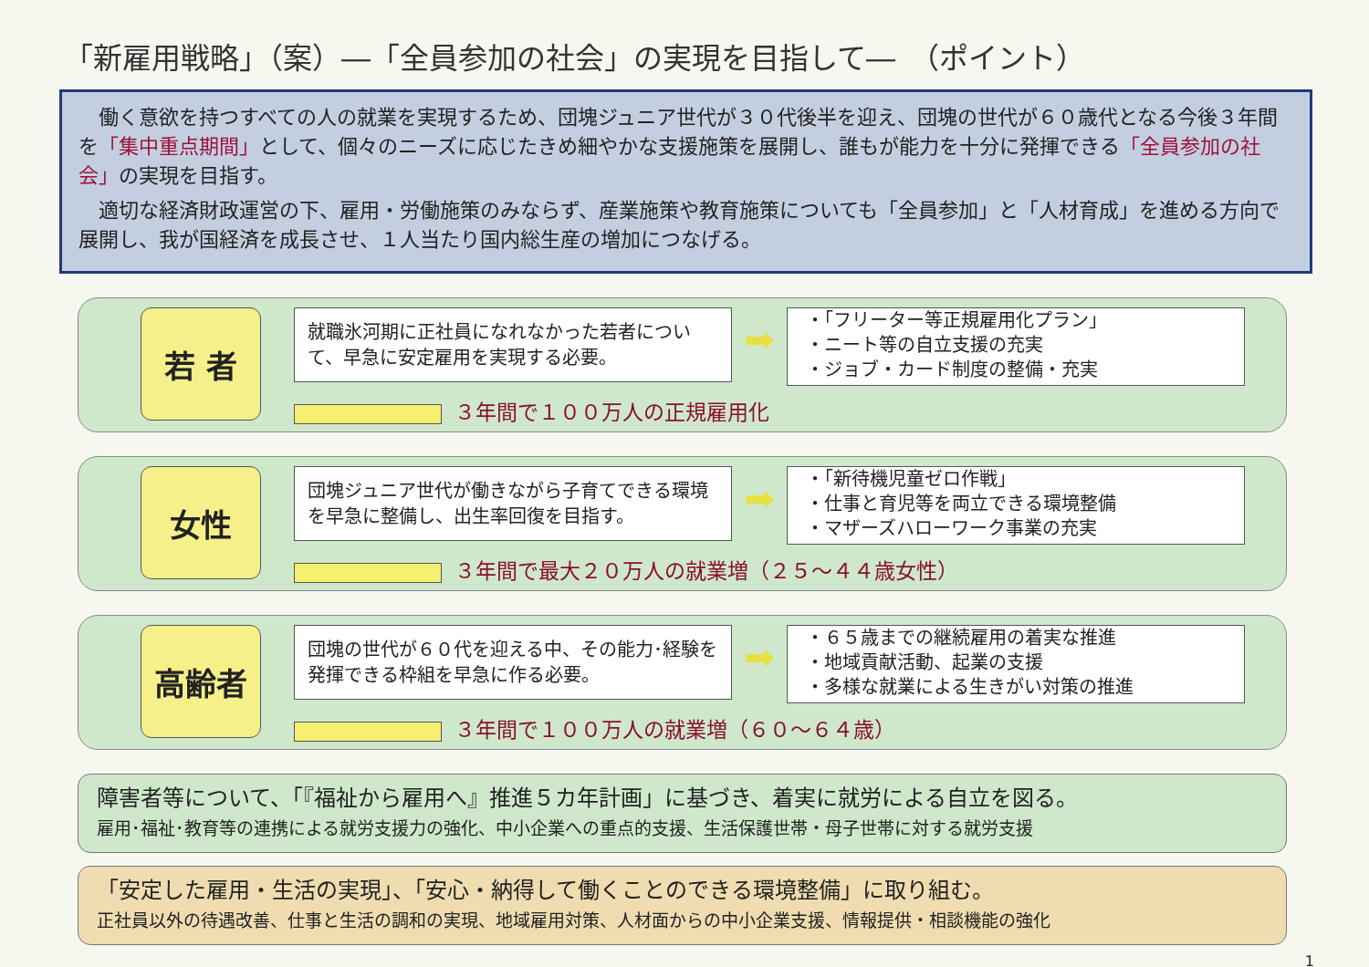「新雇用戦略」（案）―「全員参加の社会」の実現を目指して―　（ポイント）
　働く意欲を持つすべての人の就業を実現するため、団塊ジュニア世代が３０代後半を迎え、団塊の世代が６０歳代となる今後３年間を「集中重点期間」として、個々のニーズに応じたきめ細やかな支援施策を展開し、誰もが能力を十分に発揮できる「全員参加の社会」の実現を目指す。
　適切な経済財政運営の下、雇用・労働施策のみならず、産業施策や教育施策についても「全員参加」と「人材育成」を進める方向で展開し、我が国経済を成長させ、１人当たり国内総生産の増加につなげる。
若 者
就職氷河期に正社員になれなかった若者について、早急に安定雇用を実現する必要。
３年間で１００万人の正規雇用化
➡
・「フリーター等正規雇用化プラン」
・ニート等の自立支援の充実
・ジョブ・カード制度の整備・充実
女性
団塊ジュニア世代が働きながら子育てできる環境を早急に整備し、出生率回復を目指す。
３年間で最大２０万人の就業増（２５～４４歳女性）
➡
・「新待機児童ゼロ作戦」
・仕事と育児等を両立できる環境整備
・マザーズハローワーク事業の充実
高齢者
団塊の世代が６０代を迎える中、その能力･経験を発揮できる枠組を早急に作る必要。
３年間で１００万人の就業増（６０～６４歳）
➡
・６５歳までの継続雇用の着実な推進
・地域貢献活動、起業の支援
・多様な就業による生きがい対策の推進
障害者等について、「『福祉から雇用へ』推進５カ年計画」に基づき、着実に就労による自立を図る。
雇用･福祉･教育等の連携による就労支援力の強化、中小企業への重点的支援、生活保護世帯・母子世帯に対する就労支援
「安定した雇用・生活の実現」、「安心・納得して働くことのできる環境整備」に取り組む。
正社員以外の待遇改善、仕事と生活の調和の実現、地域雇用対策、人材面からの中小企業支援、情報提供・相談機能の強化
1